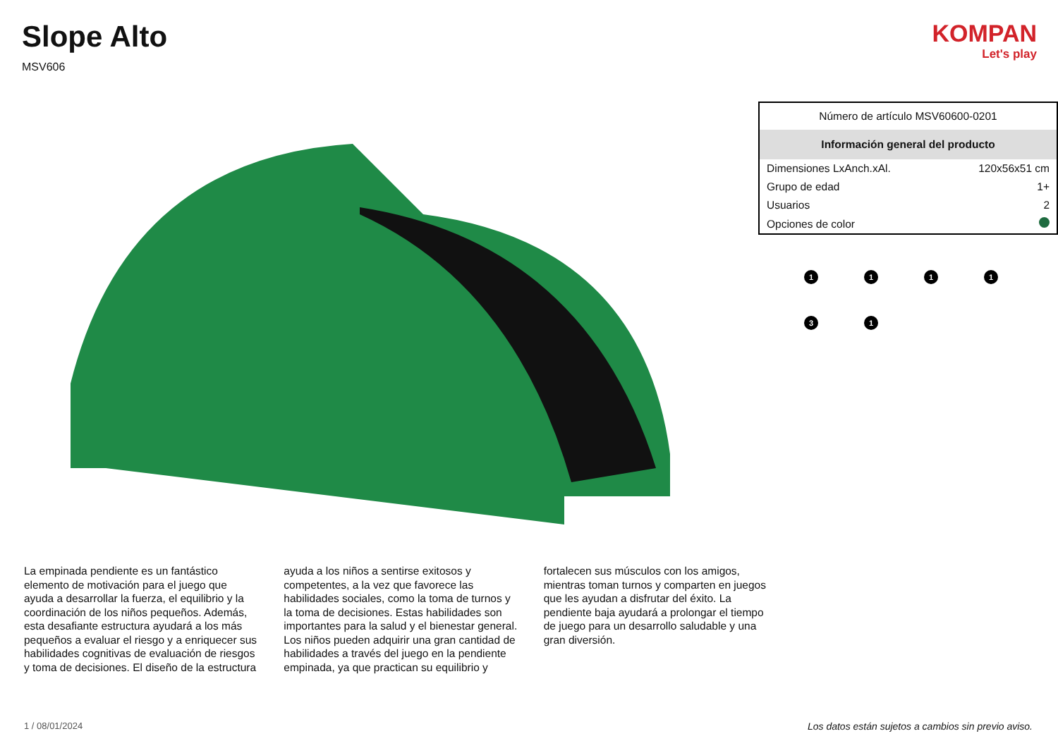Slope Alto
MSV606
KOMPAN
Let's play
| Número de artículo MSV60600-0201 | |
| Información general del producto | |
| Dimensiones LxAnch.xAl. | 120x56x51 cm |
| Grupo de edad | 1+ |
| Usuarios | 2 |
| Opciones de color | |
1
1
1
1
3
1
La empinada pendiente es un fantástico elemento de motivación para el juego que ayuda a desarrollar la fuerza, el equilibrio y la coordinación de los niños pequeños. Además, esta desafiante estructura ayudará a los más pequeños a evaluar el riesgo y a enriquecer sus habilidades cognitivas de evaluación de riesgos y toma de decisiones. El diseño de la estructura ayuda a los niños a sentirse exitosos y competentes, a la vez que favorece las habilidades sociales, como la toma de turnos y la toma de decisiones. Estas habilidades son importantes para la salud y el bienestar general. Los niños pueden adquirir una gran cantidad de habilidades a través del juego en la pendiente empinada, ya que practican su equilibrio y fortalecen sus músculos con los amigos, mientras toman turnos y comparten en juegos que les ayudan a disfrutar del éxito. La pendiente baja ayudará a prolongar el tiempo de juego para un desarrollo saludable y una gran diversión.
1 / 08/01/2024
Los datos están sujetos a cambios sin previo aviso.